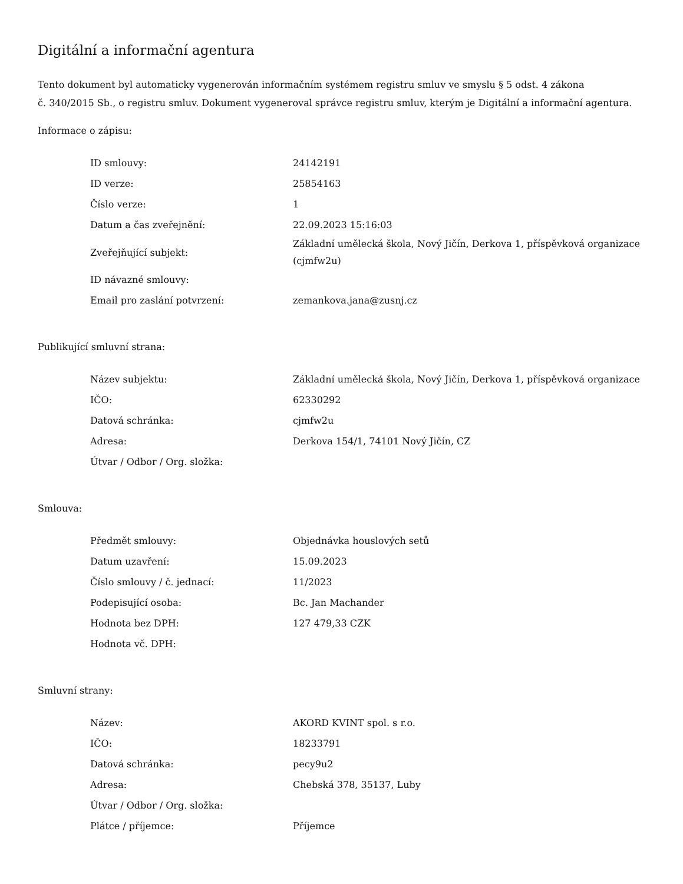Digitální a informační agentura
Tento dokument byl automaticky vygenerován informačním systémem registru smluv ve smyslu § 5 odst. 4 zákona
č. 340/2015 Sb., o registru smluv. Dokument vygeneroval správce registru smluv, kterým je Digitální a informační agentura.
Informace o zápisu:
| ID smlouvy: | 24142191 |
| ID verze: | 25854163 |
| Číslo verze: | 1 |
| Datum a čas zveřejnění: | 22.09.2023 15:16:03 |
| Zveřejňující subjekt: | Základní umělecká škola, Nový Jičín, Derkova 1, příspěvková organizace (cjmfw2u) |
| ID návazné smlouvy: | |
| Email pro zaslání potvrzení: | zemankova.jana@zusnj.cz |
Publikující smluvní strana:
| Název subjektu: | Základní umělecká škola, Nový Jičín, Derkova 1, příspěvková organizace |
| IČO: | 62330292 |
| Datová schránka: | cjmfw2u |
| Adresa: | Derkova 154/1, 74101 Nový Jičín, CZ |
| Útvar / Odbor / Org. složka: | |
Smlouva:
| Předmět smlouvy: | Objednávka houslových setů |
| Datum uzavření: | 15.09.2023 |
| Číslo smlouvy / č. jednací: | 11/2023 |
| Podepisující osoba: | Bc. Jan Machander |
| Hodnota bez DPH: | 127 479,33 CZK |
| Hodnota vč. DPH: | |
Smluvní strany:
| Název: | AKORD KVINT spol. s r.o. |
| IČO: | 18233791 |
| Datová schránka: | pecy9u2 |
| Adresa: | Chebská 378, 35137, Luby |
| Útvar / Odbor / Org. složka: | |
| Plátce / příjemce: | Příjemce |